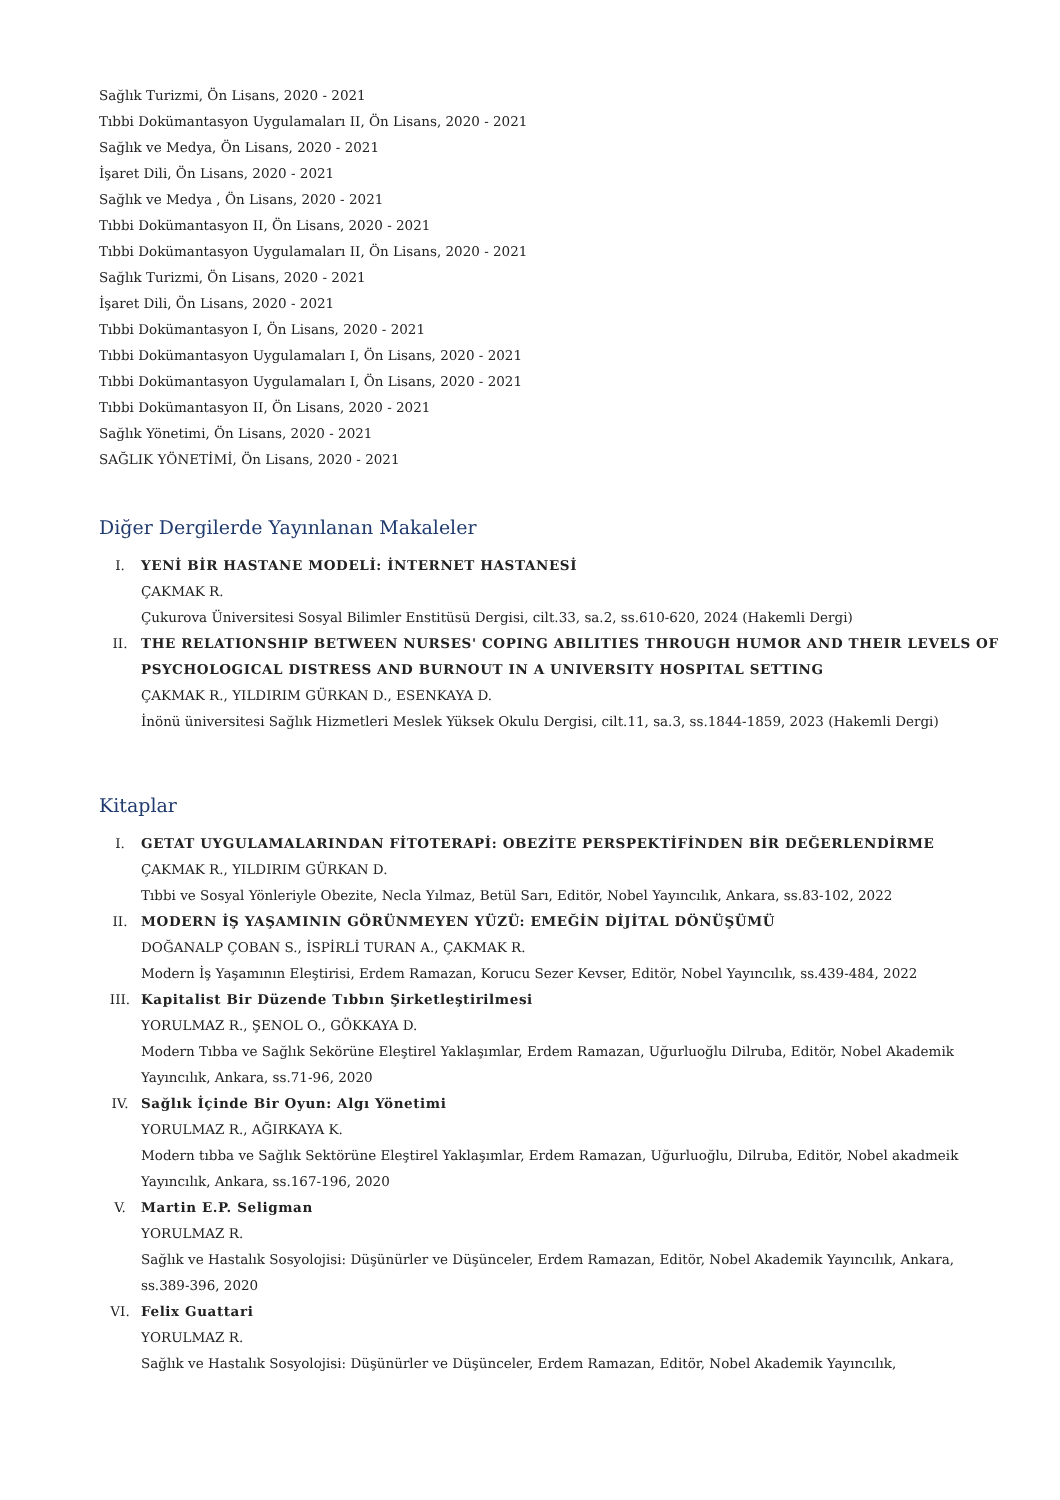Sağlık Turizmi, Ön Lisans, 2020 - 2021
Tıbbi Dokümantasyon Uygulamaları II, Ön Lisans, 2020 - 2021
Sağlık ve Medya, Ön Lisans, 2020 - 2021
İşaret Dili, Ön Lisans, 2020 - 2021
Sağlık ve Medya , Ön Lisans, 2020 - 2021
Tıbbi Dokümantasyon II, Ön Lisans, 2020 - 2021
Tıbbi Dokümantasyon Uygulamaları II, Ön Lisans, 2020 - 2021
Sağlık Turizmi, Ön Lisans, 2020 - 2021
İşaret Dili, Ön Lisans, 2020 - 2021
Tıbbi Dokümantasyon I, Ön Lisans, 2020 - 2021
Tıbbi Dokümantasyon Uygulamaları I, Ön Lisans, 2020 - 2021
Tıbbi Dokümantasyon Uygulamaları I, Ön Lisans, 2020 - 2021
Tıbbi Dokümantasyon II, Ön Lisans, 2020 - 2021
Sağlık Yönetimi, Ön Lisans, 2020 - 2021
SAĞLIK YÖNETİMİ, Ön Lisans, 2020 - 2021
Diğer Dergilerde Yayınlanan Makaleler
I. YENİ BİR HASTANE MODELİ: İNTERNET HASTANESİ
ÇAKMAK R.
Çukurova Üniversitesi Sosyal Bilimler Enstitüsü Dergisi, cilt.33, sa.2, ss.610-620, 2024 (Hakemli Dergi)
II. THE RELATIONSHIP BETWEEN NURSES' COPING ABILITIES THROUGH HUMOR AND THEIR LEVELS OF PSYCHOLOGICAL DISTRESS AND BURNOUT IN A UNIVERSITY HOSPITAL SETTING
ÇAKMAK R., YILDIRIM GÜRKAN D., ESENKAYA D.
İnönü üniversitesi Sağlık Hizmetleri Meslek Yüksek Okulu Dergisi, cilt.11, sa.3, ss.1844-1859, 2023 (Hakemli Dergi)
Kitaplar
I. GETAT UYGULAMALARINDAN FİTOTERAPİ: OBEZİTE PERSPEKTİFİNDEN BİR DEĞERLENDİRME
ÇAKMAK R., YILDIRIM GÜRKAN D.
Tıbbi ve Sosyal Yönleriyle Obezite, Necla Yılmaz, Betül Sarı, Editör, Nobel Yayıncılık, Ankara, ss.83-102, 2022
II. MODERN İŞ YAŞAMININ GÖRÜNMEYEN YÜZÜ: EMEĞİN DİJİTAL DÖNÜŞÜMÜ
DOĞANALP ÇOBAN S., İSPİRLİ TURAN A., ÇAKMAK R.
Modern İş Yaşamının Eleştirisi, Erdem Ramazan, Korucu Sezer Kevser, Editör, Nobel Yayıncılık, ss.439-484, 2022
III. Kapitalist Bir Düzende Tıbbın Şirketleştirilmesi
YORULMAZ R., ŞENOL O., GÖKKAYA D.
Modern Tıbba ve Sağlık Sekörüne Eleştirel Yaklaşımlar, Erdem Ramazan, Uğurluoğlu Dilruba, Editör, Nobel Akademik Yayıncılık, Ankara, ss.71-96, 2020
IV. Sağlık İçinde Bir Oyun: Algı Yönetimi
YORULMAZ R., AĞIRKAYA K.
Modern tıbba ve Sağlık Sektörüne Eleştirel Yaklaşımlar, Erdem Ramazan, Uğurluoğlu, Dilruba, Editör, Nobel akadmeik Yayıncılık, Ankara, ss.167-196, 2020
V. Martin E.P. Seligman
YORULMAZ R.
Sağlık ve Hastalık Sosyolojisi: Düşünürler ve Düşünceler, Erdem Ramazan, Editör, Nobel Akademik Yayıncılık, Ankara, ss.389-396, 2020
VI. Felix Guattari
YORULMAZ R.
Sağlık ve Hastalık Sosyolojisi: Düşünürler ve Düşünceler, Erdem Ramazan, Editör, Nobel Akademik Yayıncılık,